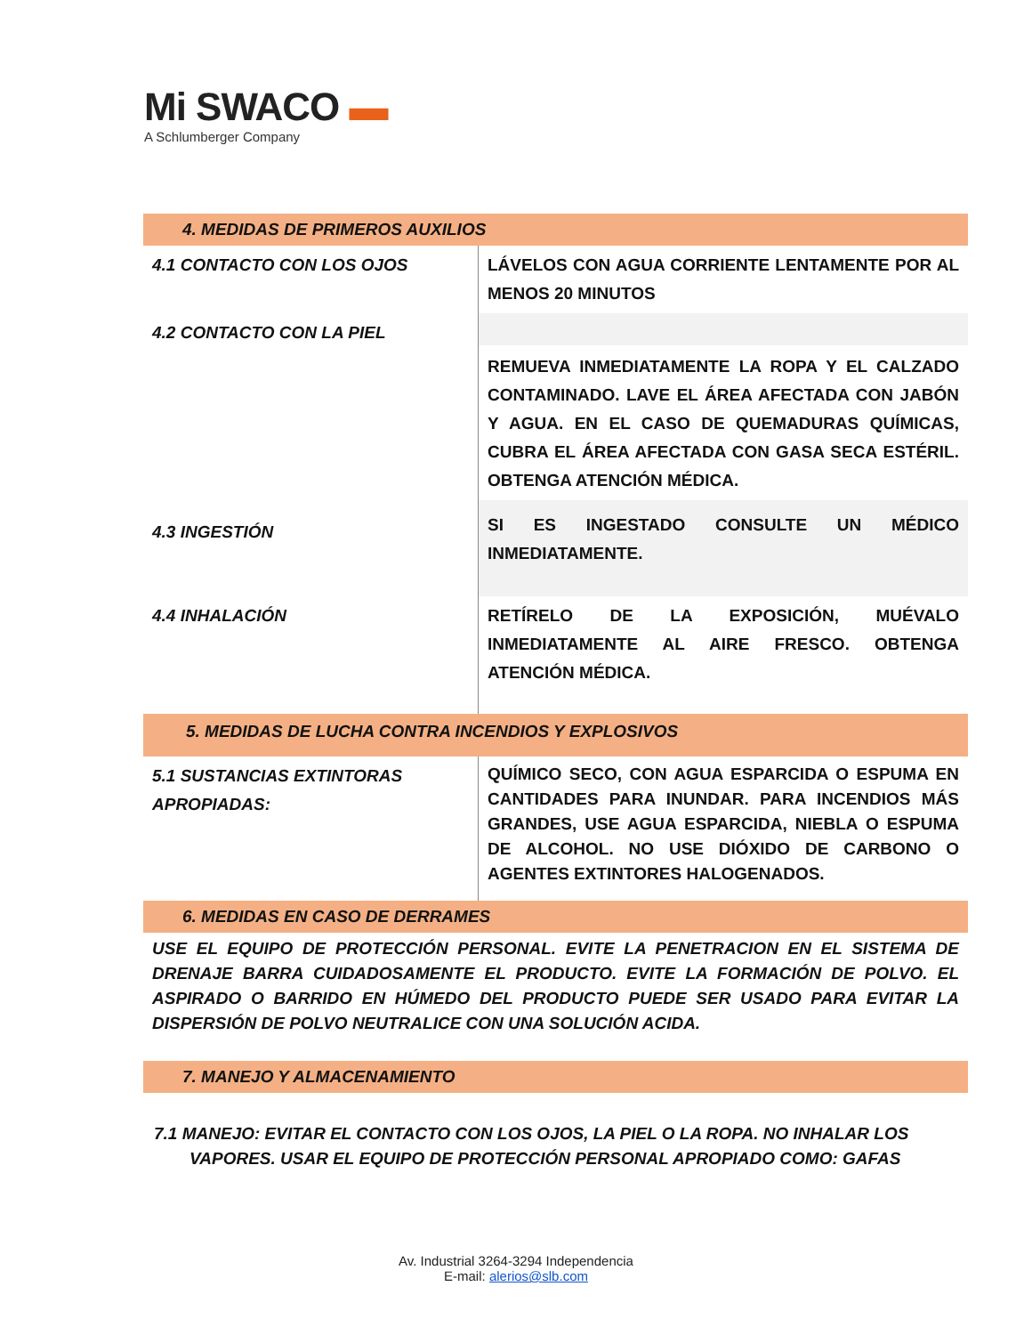Mi SWACO ▬
A Schlumberger Company
| 4. MEDIDAS DE PRIMEROS AUXILIOS | |
| 4.1 CONTACTO CON LOS OJOS | LÁVELOS CON AGUA CORRIENTE LENTAMENTE POR AL MENOS 20 MINUTOS |
| 4.2 CONTACTO CON LA PIEL | REMUEVA INMEDIATAMENTE LA ROPA Y EL CALZADO CONTAMINADO. LAVE EL ÁREA AFECTADA CON JABÓN Y AGUA. EN EL CASO DE QUEMADURAS QUÍMICAS, CUBRA EL ÁREA AFECTADA CON GASA SECA ESTÉRIL. OBTENGA ATENCIÓN MÉDICA. |
| 4.3 INGESTIÓN | SI ES INGESTADO CONSULTE UN MÉDICO INMEDIATAMENTE. |
| 4.4 INHALACIÓN | RETÍRELO DE LA EXPOSICIÓN, MUÉVALO INMEDIATAMENTE AL AIRE FRESCO. OBTENGA ATENCIÓN MÉDICA. |
| 5. MEDIDAS DE LUCHA CONTRA INCENDIOS Y EXPLOSIVOS | |
| 5.1 SUSTANCIAS EXTINTORAS APROPIADAS: | QUÍMICO SECO, CON AGUA ESPARCIDA O ESPUMA EN CANTIDADES PARA INUNDAR. PARA INCENDIOS MÁS GRANDES, USE AGUA ESPARCIDA, NIEBLA O ESPUMA DE ALCOHOL. NO USE DIÓXIDO DE CARBONO O AGENTES EXTINTORES HALOGENADOS. |
| 6. MEDIDAS EN CASO DE DERRAMES | |
| USE EL EQUIPO DE PROTECCIÓN PERSONAL. EVITE LA PENETRACION EN EL SISTEMA DE DRENAJE BARRA CUIDADOSAMENTE EL PRODUCTO. EVITE LA FORMACIÓN DE POLVO. EL ASPIRADO O BARRIDO EN HÚMEDO DEL PRODUCTO PUEDE SER USADO PARA EVITAR LA DISPERSIÓN DE POLVO NEUTRALICE CON UNA SOLUCIÓN ACIDA. | |
| 7. MANEJO Y ALMACENAMIENTO | |
| 7.1 MANEJO: EVITAR EL CONTACTO CON LOS OJOS, LA PIEL O LA ROPA. NO INHALAR LOS VAPORES. USAR EL EQUIPO DE PROTECCIÓN PERSONAL APROPIADO COMO: GAFAS | |
Av. Industrial 3264-3294 Independencia
E-mail: alerios@slb.com